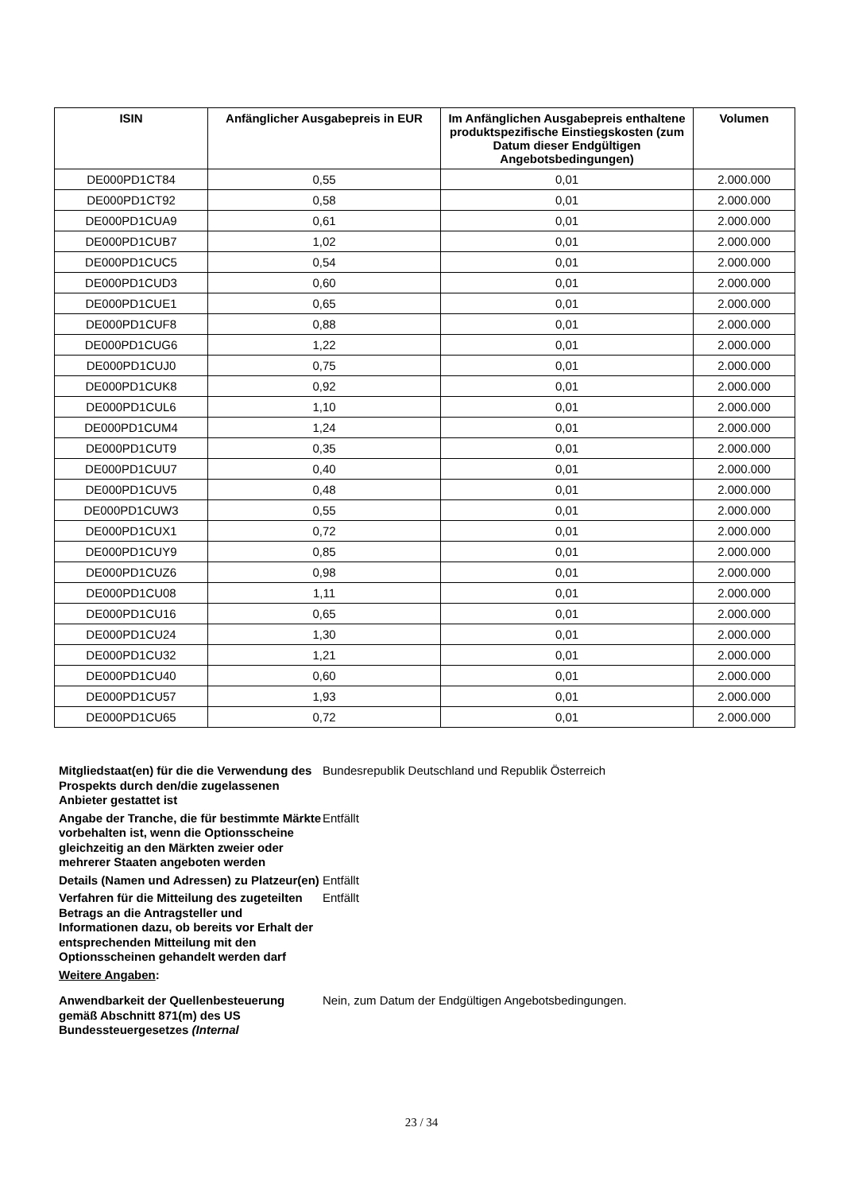| ISIN | Anfänglicher Ausgabepreis in EUR | Im Anfänglichen Ausgabepreis enthaltene produktspezifische Einstiegskosten (zum Datum dieser Endgültigen Angebotsbedingungen) | Volumen |
| --- | --- | --- | --- |
| DE000PD1CT84 | 0,55 | 0,01 | 2.000.000 |
| DE000PD1CT92 | 0,58 | 0,01 | 2.000.000 |
| DE000PD1CUA9 | 0,61 | 0,01 | 2.000.000 |
| DE000PD1CUB7 | 1,02 | 0,01 | 2.000.000 |
| DE000PD1CUC5 | 0,54 | 0,01 | 2.000.000 |
| DE000PD1CUD3 | 0,60 | 0,01 | 2.000.000 |
| DE000PD1CUE1 | 0,65 | 0,01 | 2.000.000 |
| DE000PD1CUF8 | 0,88 | 0,01 | 2.000.000 |
| DE000PD1CUG6 | 1,22 | 0,01 | 2.000.000 |
| DE000PD1CUJ0 | 0,75 | 0,01 | 2.000.000 |
| DE000PD1CUK8 | 0,92 | 0,01 | 2.000.000 |
| DE000PD1CUL6 | 1,10 | 0,01 | 2.000.000 |
| DE000PD1CUM4 | 1,24 | 0,01 | 2.000.000 |
| DE000PD1CUT9 | 0,35 | 0,01 | 2.000.000 |
| DE000PD1CUU7 | 0,40 | 0,01 | 2.000.000 |
| DE000PD1CUV5 | 0,48 | 0,01 | 2.000.000 |
| DE000PD1CUW3 | 0,55 | 0,01 | 2.000.000 |
| DE000PD1CUX1 | 0,72 | 0,01 | 2.000.000 |
| DE000PD1CUY9 | 0,85 | 0,01 | 2.000.000 |
| DE000PD1CUZ6 | 0,98 | 0,01 | 2.000.000 |
| DE000PD1CU08 | 1,11 | 0,01 | 2.000.000 |
| DE000PD1CU16 | 0,65 | 0,01 | 2.000.000 |
| DE000PD1CU24 | 1,30 | 0,01 | 2.000.000 |
| DE000PD1CU32 | 1,21 | 0,01 | 2.000.000 |
| DE000PD1CU40 | 0,60 | 0,01 | 2.000.000 |
| DE000PD1CU57 | 1,93 | 0,01 | 2.000.000 |
| DE000PD1CU65 | 0,72 | 0,01 | 2.000.000 |
Mitgliedstaat(en) für die die Verwendung des Prospekts durch den/die zugelassenen Anbieter gestattet ist
Bundesrepublik Deutschland und Republik Österreich
Angabe der Tranche, die für bestimmte Märkte vorbehalten ist, wenn die Optionsscheine gleichzeitig an den Märkten zweier oder mehrerer Staaten angeboten werden
Entfällt
Details (Namen und Adressen) zu Platzeur(en)
Entfällt
Verfahren für die Mitteilung des zugeteilten Betrags an die Antragsteller und Informationen dazu, ob bereits vor Erhalt der entsprechenden Mitteilung mit den Optionsscheinen gehandelt werden darf
Entfällt
Weitere Angaben:
Anwendbarkeit der Quellenbesteuerung gemäß Abschnitt 871(m) des US Bundessteuergesetzes (Internal
Nein, zum Datum der Endgültigen Angebotsbedingungen.
23 / 34